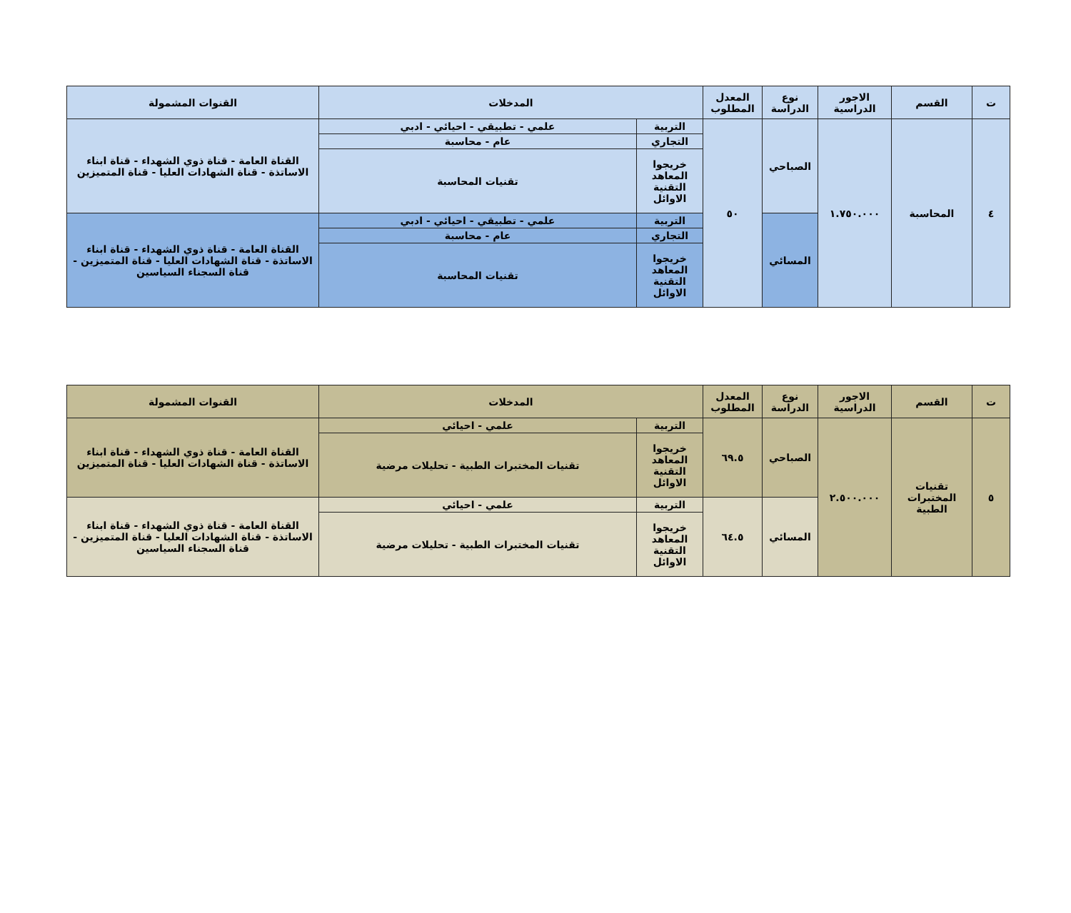| ت | القسم | الاجور الدراسية | نوع الدراسة | المعدل المطلوب | المدخلات | | القنوات المشمولة |
| --- | --- | --- | --- | --- | --- | --- | --- |
| ٤ | المحاسبة | ١.٧٥٠.٠٠٠ | الصباحي | ٥٠ | التربية | علمي - تطبيقي - احيائي - ادبي | القناة العامة - قناة ذوي الشهداء - قناة ابناء الاساتذة - قناة الشهادات العليا - قناة المتميزين |
| | | | | | التجاري | عام - محاسبة | |
| | | | | | خريجوا المعاهد التقنية الاوائل | تقنيات المحاسبة | |
| | | | المسائي | | التربية | علمي - تطبيقي - احيائي - ادبي | القناة العامة - قناة ذوي الشهداء - قناة ابناء الاساتذة - قناة الشهادات العليا - قناة المتميزين - قناة السجناء السياسين |
| | | | | | التجاري | عام - محاسبة | |
| | | | | | خريجوا المعاهد التقنية الاوائل | تقنيات المحاسبة | |
| ت | القسم | الاجور الدراسية | نوع الدراسة | المعدل المطلوب | المدخلات | | القنوات المشمولة |
| --- | --- | --- | --- | --- | --- | --- | --- |
| ٥ | تقنيات المختبرات الطبية | ٢.٥٠٠.٠٠٠ | الصباحي | ٦٩.٥ | التربية | علمي - احيائي | القناة العامة - قناة ذوي الشهداء - قناة ابناء الاساتذة - قناة الشهادات العليا - قناة المتميزين |
| | | | | | خريجوا المعاهد التقنية الاوائل | تقنيات المختبرات الطبية - تحليلات مرضية | |
| | | | المسائي | ٦٤.٥ | التربية | علمي - احيائي | القناة العامة - قناة ذوي الشهداء - قناة ابناء الاساتذة - قناة الشهادات العليا - قناة المتميزين - قناة السجناء السياسين |
| | | | | | خريجوا المعاهد التقنية الاوائل | تقنيات المختبرات الطبية - تحليلات مرضية | |